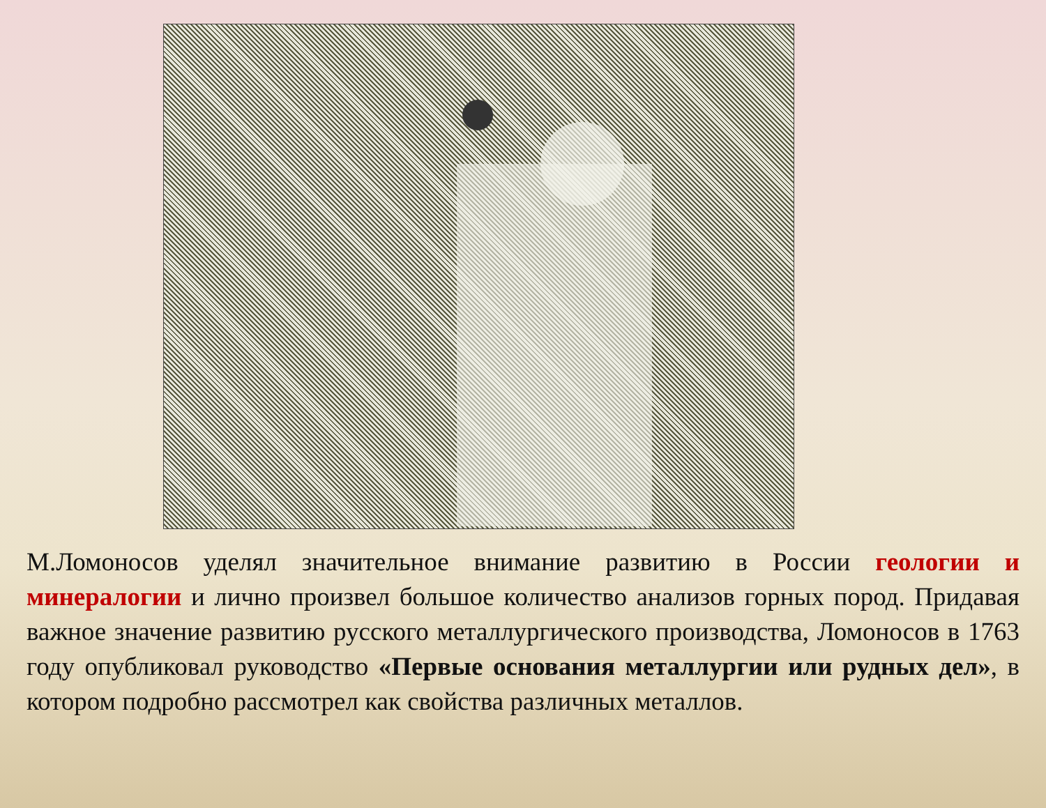М.Ломоносов уделял значительное внимание развитию в России геологии и минералогии и лично произвел большое количество анализов горных пород. Придавая важное значение развитию русского металлургического производства, Ломоносов в 1763 году опубликовал руководство «Первые основания металлургии или рудных дел», в котором подробно рассмотрел как свойства различных металлов.